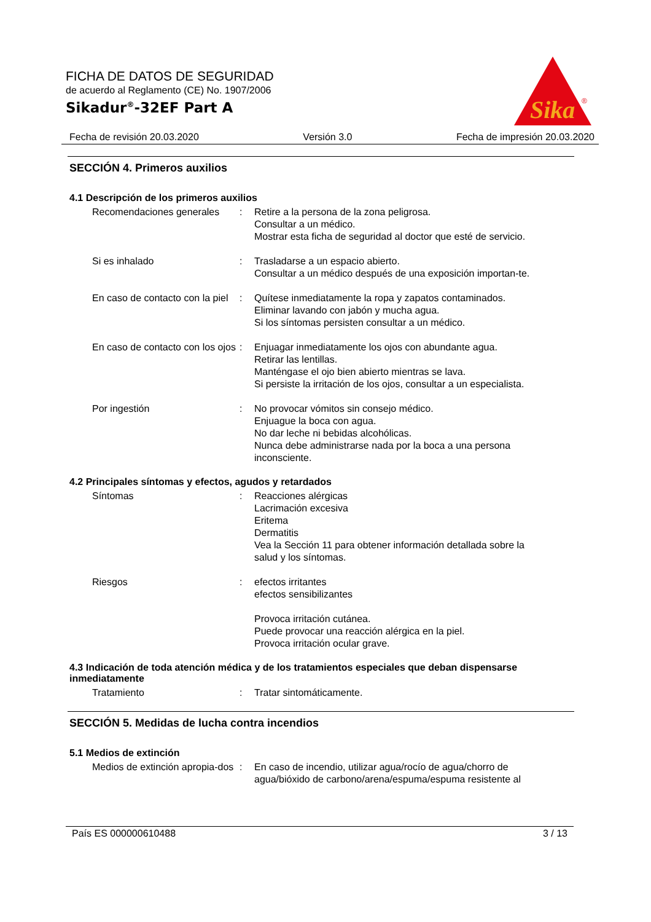FICHA DE DATOS DE SEGURIDAD
de acuerdo al Reglamento (CE) No. 1907/2006
Sikadur<sup>®</sup>-32EF Part A
Sika
®
Fecha de revisión 20.03.2020 Versión 3.0 Fecha de impresión 20.03.2020
SECCIÓN 4. Primeros auxilios
4.1 Descripción de los primeros auxilios
Recomendaciones generales : Retire a la persona de la zona peligrosa.
Consultar a un médico.
Mostrar esta ficha de seguridad al doctor que esté de servicio.
Si es inhalado : Trasladarse a un espacio abierto.
Consultar a un médico después de una exposición importan-te.
En caso de contacto con la piel
: Quítese inmediatamente la ropa y zapatos contaminados.
Eliminar lavando con jabón y mucha agua.
Si los síntomas persisten consultar a un médico.
En caso de contacto con los ojos
: Enjuagar inmediatamente los ojos con abundante agua.
Retirar las lentillas.
Manténgase el ojo bien abierto mientras se lava.
Si persiste la irritación de los ojos, consultar a un especialista.
Por ingestión : No provocar vómitos sin consejo médico.
Enjuague la boca con agua.
No dar leche ni bebidas alcohólicas.
Nunca debe administrarse nada por la boca a una persona inconsciente.
4.2 Principales síntomas y efectos, agudos y retardados
Síntomas : Reacciones alérgicas
Lacrimación excesiva
Eritema
Dermatitis
Vea la Sección 11 para obtener información detallada sobre la salud y los síntomas.
Riesgos : efectos irritantes
efectos sensibilizantes
Provoca irritación cutánea.
Puede provocar una reacción alérgica en la piel.
Provoca irritación ocular grave.
4.3 Indicación de toda atención médica y de los tratamientos especiales que deban dispensarse inmediatamente
Tratamiento : Tratar sintomáticamente.
SECCIÓN 5. Medidas de lucha contra incendios
5.1 Medios de extinción
Medios de extinción apropia-dos
: En caso de incendio, utilizar agua/rocío de agua/chorro de agua/bióxido de carbono/arena/espuma/espuma resistente al
País ES 000000610488 3 / 13